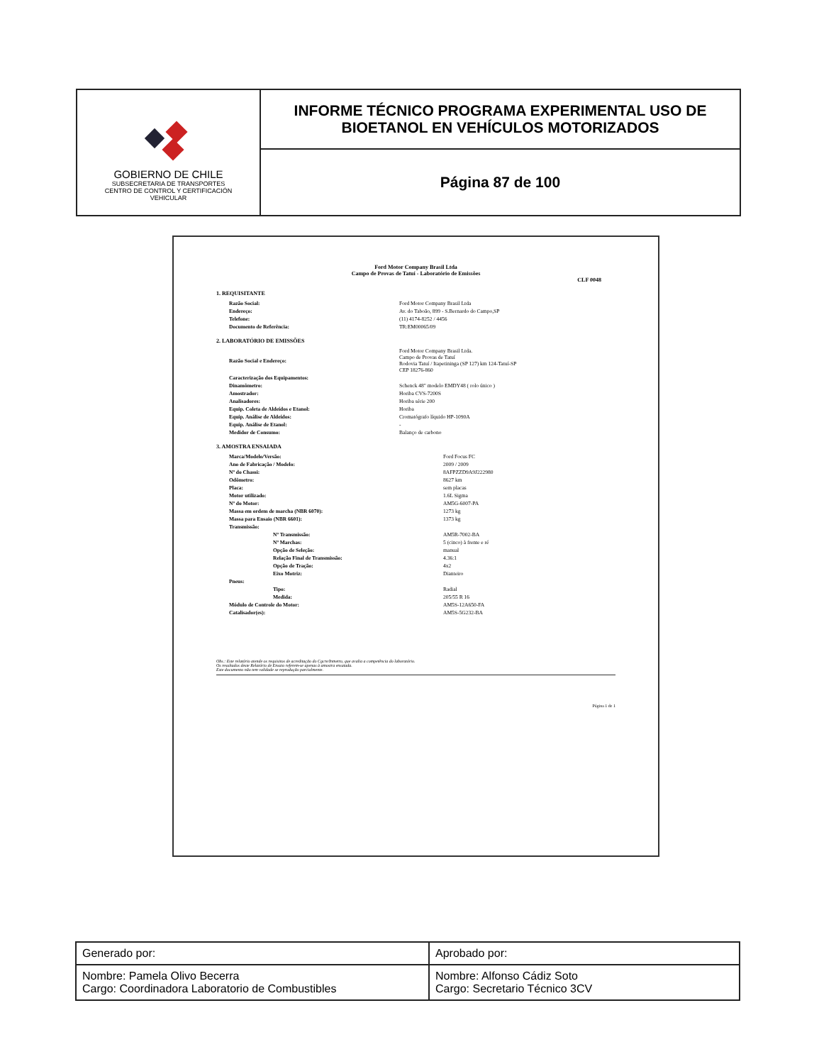| GOBIERNO DE CHILE SUBSECRETARIA DE TRANSPORTES CENTRO DE CONTROL Y CERTIFICACIÓN VEHICULAR | INFORME TÉCNICO PROGRAMA EXPERIMENTAL USO DE BIOETANOL EN VEHÍCULOS MOTORIZADOS |
| | Página 87 de 100 |
Ford Motor Company Brasil Ltda
Campo de Provas de Tatuí - Laboratório de Emissões
CLF 0048
1. REQUISITANTE
| Razão Social: | Ford Motor Company Brasil Ltda |
| Endereço: | Av. do Taboão, 899 - S.Bernardo do Campo,SP |
| Telefone: | (11) 4174-8252 / 4456 |
| Documento de Referência: | TR:EM00065/09 |
2. LABORATÓRIO DE EMISSÕES
| Razão Social e Endereço: | Ford Motor Company Brasil Ltda. Campo de Provas de Tatuí Rodovia Tatuí / Itapetininga (SP 127) km 124-Tatuí-SP CEP 18276-860 |
| Caracterização dos Equipamentos: | |
| Dinamômetro: | Schenck 48" modelo EMDY48 ( rolo único ) |
| Amostrador: | Horiba CVS-7200S |
| Analisadores: | Horiba série 200 |
| Equip. Coleta de Aldeídos e Etanol: | Horiba |
| Equip. Análise de Aldeídos: | Cromatógrafo líquido HP-1090A |
| Equip. Análise de Etanol: | - |
| Medidor de Consumo: | Balanço de carbono |
3. AMOSTRA ENSAIADA
| Marca/Modelo/Versão: | Ford Focus FC |
| Ano de Fabricação / Modelo: | 2009 / 2009 |
| Nº do Chassi: | 8AFPZZD9A9J222980 |
| Odômetro: | 8627 km |
| Placa: | sem placas |
| Motor utilizado: | 1.6L Sigma |
| Nº do Motor: | AM5G-6007-PA |
| Massa em ordem de marcha (NBR 6070): | 1273 kg |
| Massa para Ensaio (NBR 6601): | 1373 kg |
| Transmissão: | |
| Nº Transmissão: | AM5R-7002-BA |
| Nº Marchas: | 5 (cinco) à frente e ré |
| Opção de Seleção: | manual |
| Relação Final de Transmissão: | 4.36:1 |
| Opção de Tração: | 4x2 |
| Eixo Motriz: | Dianteiro |
| Pneus: | |
| Tipo: | Radial |
| Medida: | 205/55 R 16 |
| Módulo de Controle do Motor: | AM5S-12A650-FA |
| Catalisador(es): | AM5S-5G232-BA |
Obs.: Este relatório atende os requisitos de acreditação do Cgcre/Inmetro, que avalia a competência do laboratório.
Os resultados deste Relatório de Ensaio referem-se apenas à amostra ensaiada.
Este documento não tem validade se reprodução parcialmente.
Página 1 de 1
| Generado por: | Aprobado por: |
| Nombre: Pamela Olivo Becerra Cargo: Coordinadora Laboratorio de Combustibles | Nombre: Alfonso Cádiz Soto Cargo: Secretario Técnico 3CV |